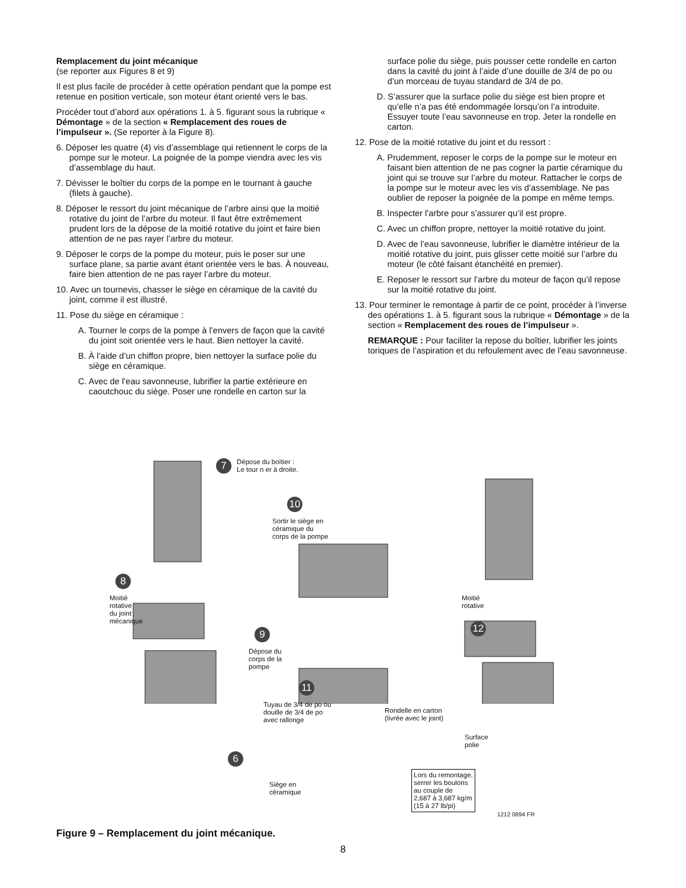Remplacement du joint mécanique
(se reporter aux Figures 8 et 9)
Il est plus facile de procéder à cette opération pendant que la pompe est retenue en position verticale, son moteur étant orienté vers le bas.
Procéder tout d’abord aux opérations 1. à 5. figurant sous la rubrique « Démontage » de la section « Remplacement des roues de l’impulseur ». (Se reporter à la Figure 8).
6. Déposer les quatre (4) vis d’assemblage qui retiennent le corps de la pompe sur le moteur. La poignée de la pompe viendra avec les vis d’assemblage du haut.
7. Dévisser le boîtier du corps de la pompe en le tournant à gauche (filets à gauche).
8. Déposer le ressort du joint mécanique de l’arbre ainsi que la moitié rotative du joint de l’arbre du moteur. Il faut être extrêmement prudent lors de la dépose de la moitié rotative du joint et faire bien attention de ne pas rayer l’arbre du moteur.
9. Déposer le corps de la pompe du moteur, puis le poser sur une surface plane, sa partie avant étant orientée vers le bas. À nouveau, faire bien attention de ne pas rayer l’arbre du moteur.
10. Avec un tournevis, chasser le siège en céramique de la cavité du joint, comme il est illustré.
11. Pose du siège en céramique :
A. Tourner le corps de la pompe à l’envers de façon que la cavité du joint soit orientée vers le haut. Bien nettoyer la cavité.
B. À l’aide d’un chiffon propre, bien nettoyer la surface polie du siège en céramique.
C. Avec de l’eau savonneuse, lubrifier la partie extérieure en caoutchouc du siège. Poser une rondelle en carton sur la
surface polie du siège, puis pousser cette rondelle en carton dans la cavité du joint à l’aide d’une douille de 3/4 de po ou d’un morceau de tuyau standard de 3/4 de po.
D. S’assurer que la surface polie du siège est bien propre et qu’elle n’a pas été endommagée lorsqu’on l’a introduite. Essuyer toute l’eau savonneuse en trop. Jeter la rondelle en carton.
12. Pose de la moitié rotative du joint et du ressort :
A. Prudemment, reposer le corps de la pompe sur le moteur en faisant bien attention de ne pas cogner la partie céramique du joint qui se trouve sur l’arbre du moteur. Rattacher le corps de la pompe sur le moteur avec les vis d’assemblage. Ne pas oublier de reposer la poignée de la pompe en même temps.
B. Inspecter l’arbre pour s’assurer qu’il est propre.
C. Avec un chiffon propre, nettoyer la moitié rotative du joint.
D. Avec de l’eau savonneuse, lubrifier le diamètre intérieur de la moitié rotative du joint, puis glisser cette moitié sur l’arbre du moteur (le côté faisant étanchéité en premier).
E. Reposer le ressort sur l’arbre du moteur de façon qu’il repose sur la moitié rotative du joint.
13. Pour terminer le remontage à partir de ce point, procéder à l’inverse des opérations 1. à 5. figurant sous la rubrique « Démontage » de la section « Remplacement des roues de l’impulseur ».
REMARQUE : Pour faciliter la repose du boîtier, lubrifier les joints toriques de l’aspiration et du refoulement avec de l’eau savonneuse.
7
Dépose du boîtier :
Le tour n er à droite.
10
Sortir le siège en
céramique du
corps de la pompe
8
Moitié
rotative
du joint
mécanique
9
Dépose du
corps de la
pompe
11
Tuyau de 3/4 de po ou
douille de 3/4 de po
avec rallonge
Rondelle en carton
(livrée avec le joint)
Surface
polie
Moitié
rotative
12
6
Siège en
céramique
Lors du remontage,
serrer les boulons
au couple de
2,687 à 3,687 kg/m
(15 à 27 lb/pi)
1212 0894 FR
Figure 9 – Remplacement du joint mécanique.
8